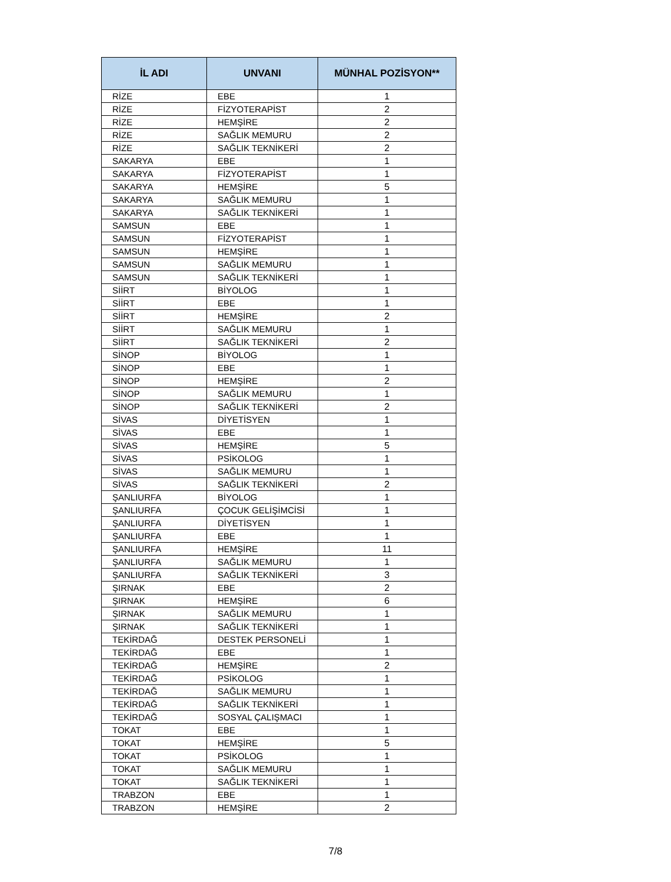| İL ADI | UNVANI | MÜNHAL POZİSYON** |
| --- | --- | --- |
| RİZE | EBE | 1 |
| RİZE | FİZYOTERAPİST | 2 |
| RİZE | HEMŞİRE | 2 |
| RİZE | SAĞLIK MEMURU | 2 |
| RİZE | SAĞLIK TEKNİKERİ | 2 |
| SAKARYA | EBE | 1 |
| SAKARYA | FİZYOTERAPİST | 1 |
| SAKARYA | HEMŞİRE | 5 |
| SAKARYA | SAĞLIK MEMURU | 1 |
| SAKARYA | SAĞLIK TEKNİKERİ | 1 |
| SAMSUN | EBE | 1 |
| SAMSUN | FİZYOTERAPİST | 1 |
| SAMSUN | HEMŞİRE | 1 |
| SAMSUN | SAĞLIK MEMURU | 1 |
| SAMSUN | SAĞLIK TEKNİKERİ | 1 |
| SİİRT | BİYOLOG | 1 |
| SİİRT | EBE | 1 |
| SİİRT | HEMŞİRE | 2 |
| SİİRT | SAĞLIK MEMURU | 1 |
| SİİRT | SAĞLIK TEKNİKERİ | 2 |
| SİNOP | BİYOLOG | 1 |
| SİNOP | EBE | 1 |
| SİNOP | HEMŞİRE | 2 |
| SİNOP | SAĞLIK MEMURU | 1 |
| SİNOP | SAĞLIK TEKNİKERİ | 2 |
| SİVAS | DİYETİSYEN | 1 |
| SİVAS | EBE | 1 |
| SİVAS | HEMŞİRE | 5 |
| SİVAS | PSİKOLOG | 1 |
| SİVAS | SAĞLIK MEMURU | 1 |
| SİVAS | SAĞLIK TEKNİKERİ | 2 |
| ŞANLIURFA | BİYOLOG | 1 |
| ŞANLIURFA | ÇOCUK GELİŞİMCİSİ | 1 |
| ŞANLIURFA | DİYETİSYEN | 1 |
| ŞANLIURFA | EBE | 1 |
| ŞANLIURFA | HEMŞİRE | 11 |
| ŞANLIURFA | SAĞLIK MEMURU | 1 |
| ŞANLIURFA | SAĞLIK TEKNİKERİ | 3 |
| ŞIRNAK | EBE | 2 |
| ŞIRNAK | HEMŞİRE | 6 |
| ŞIRNAK | SAĞLIK MEMURU | 1 |
| ŞIRNAK | SAĞLIK TEKNİKERİ | 1 |
| TEKİRDAĞ | DESTEK PERSONELİ | 1 |
| TEKİRDAĞ | EBE | 1 |
| TEKİRDAĞ | HEMŞİRE | 2 |
| TEKİRDAĞ | PSİKOLOG | 1 |
| TEKİRDAĞ | SAĞLIK MEMURU | 1 |
| TEKİRDAĞ | SAĞLIK TEKNİKERİ | 1 |
| TEKİRDAĞ | SOSYAL ÇALIŞMACI | 1 |
| TOKAT | EBE | 1 |
| TOKAT | HEMŞİRE | 5 |
| TOKAT | PSİKOLOG | 1 |
| TOKAT | SAĞLIK MEMURU | 1 |
| TOKAT | SAĞLIK TEKNİKERİ | 1 |
| TRABZON | EBE | 1 |
| TRABZON | HEMŞİRE | 2 |
7/8